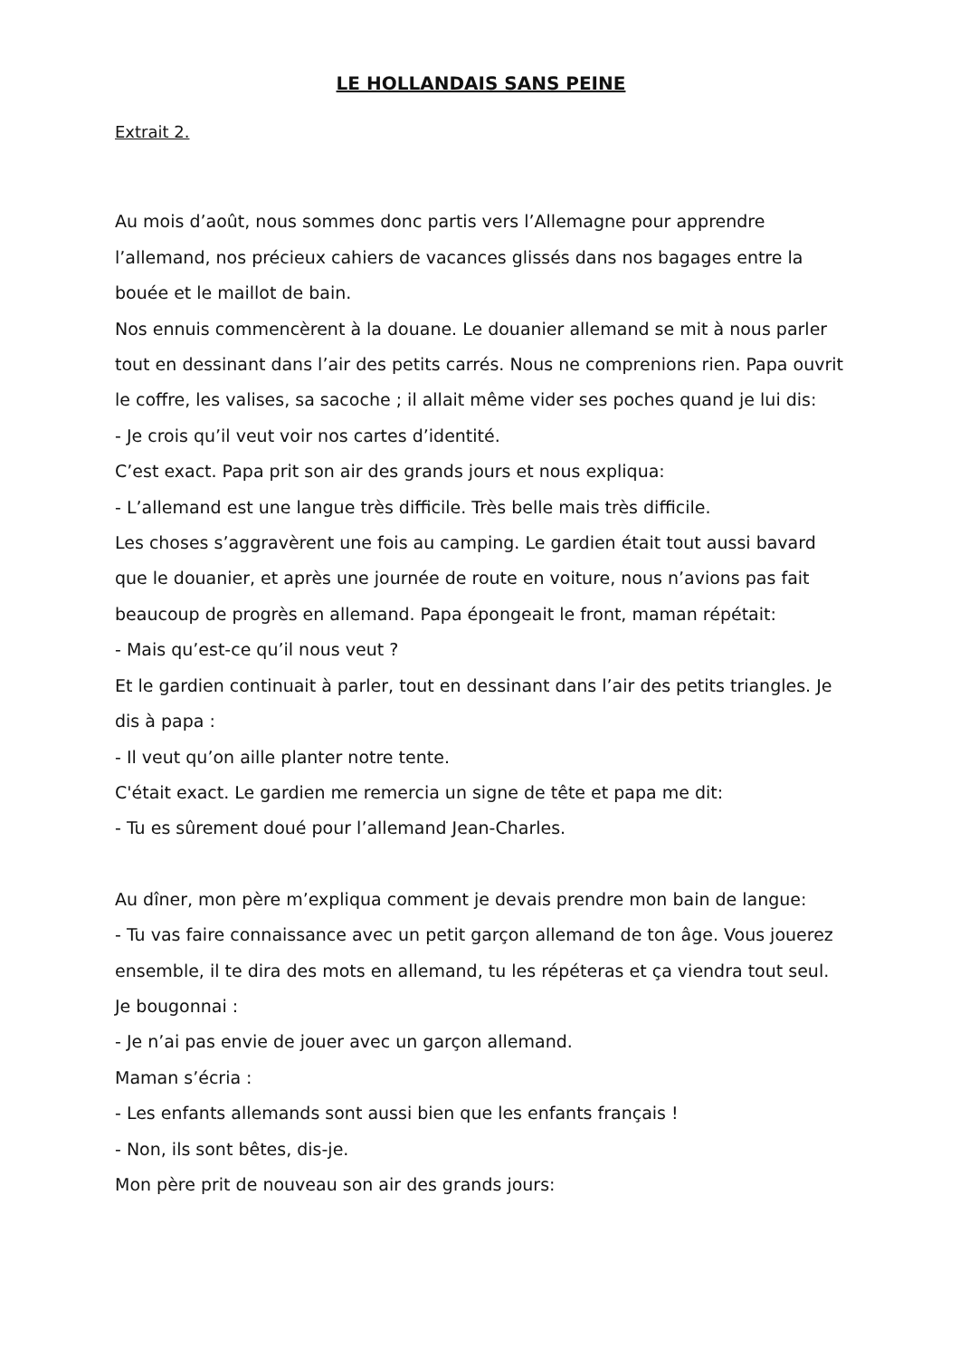LE HOLLANDAIS SANS PEINE
Extrait 2.
Au mois d’août, nous sommes donc partis vers l’Allemagne pour apprendre l’allemand, nos précieux cahiers de vacances glissés dans nos bagages entre la bouée et le maillot de bain.
Nos ennuis commencèrent à la douane. Le douanier allemand se mit à nous parler tout en dessinant dans l’air des petits carrés. Nous ne comprenions rien. Papa ouvrit le coffre, les valises, sa sacoche ; il allait même vider ses poches quand je lui dis:
- Je crois qu’il veut voir nos cartes d’identité.
C’est exact. Papa prit son air des grands jours et nous expliqua:
- L’allemand est une langue très difficile. Très belle mais très difficile.
Les choses s’aggravèrent une fois au camping. Le gardien était tout aussi bavard que le douanier, et après une journée de route en voiture, nous n’avions pas fait beaucoup de progrès en allemand. Papa épongeait le front, maman répétait:
- Mais qu’est-ce qu’il nous veut ?
Et le gardien continuait à parler, tout en dessinant dans l’air des petits triangles. Je dis à papa :
- Il veut qu’on aille planter notre tente.
C'était exact. Le gardien me remercia un signe de tête et papa me dit:
- Tu es sûrement doué pour l’allemand Jean-Charles.
Au dîner, mon père m’expliqua comment je devais prendre mon bain de langue:
- Tu vas faire connaissance avec un petit garçon allemand de ton âge. Vous jouerez ensemble, il te dira des mots en allemand, tu les répéteras et ça viendra tout seul.
Je bougonnai :
- Je n’ai pas envie de jouer avec un garçon allemand.
Maman s’écria :
- Les enfants allemands sont aussi bien que les enfants français !
- Non, ils sont bêtes, dis-je.
Mon père prit de nouveau son air des grands jours: